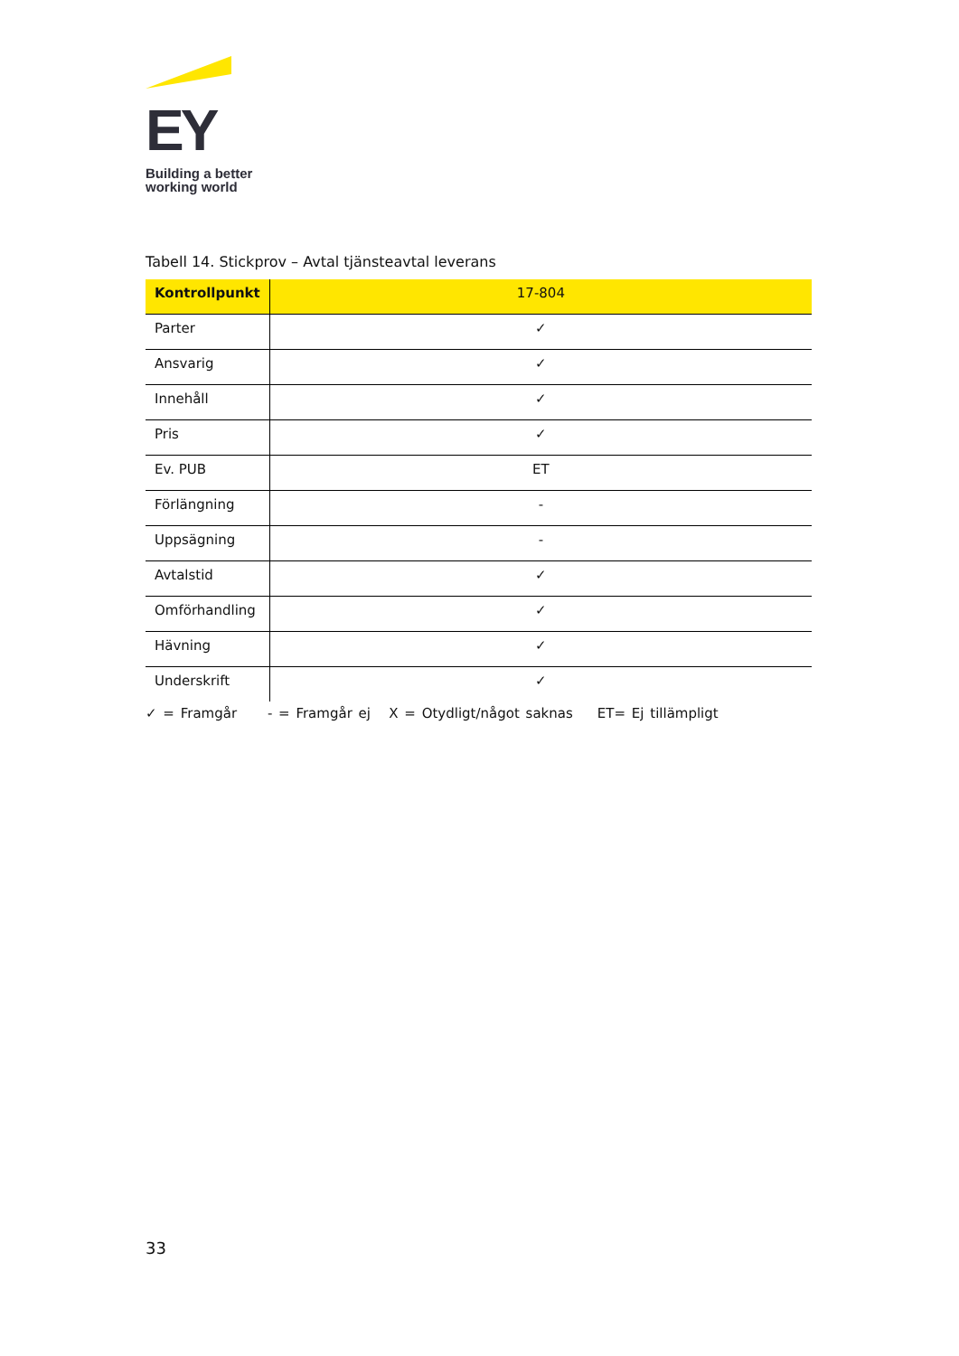EY
Building a better
working world
Tabell 14. Stickprov – Avtal tjänsteavtal leverans
| Kontrollpunkt | 17-804 |
| --- | --- |
| Parter | ✓ |
| Ansvarig | ✓ |
| Innehåll | ✓ |
| Pris | ✓ |
| Ev. PUB | ET |
| Förlängning | - |
| Uppsägning | - |
| Avtalstid | ✓ |
| Omförhandling | ✓ |
| Hävning | ✓ |
| Underskrift | ✓ |
✓ = Framgår - = Framgår ej X = Otydligt/något saknas ET= Ej tillämpligt
33